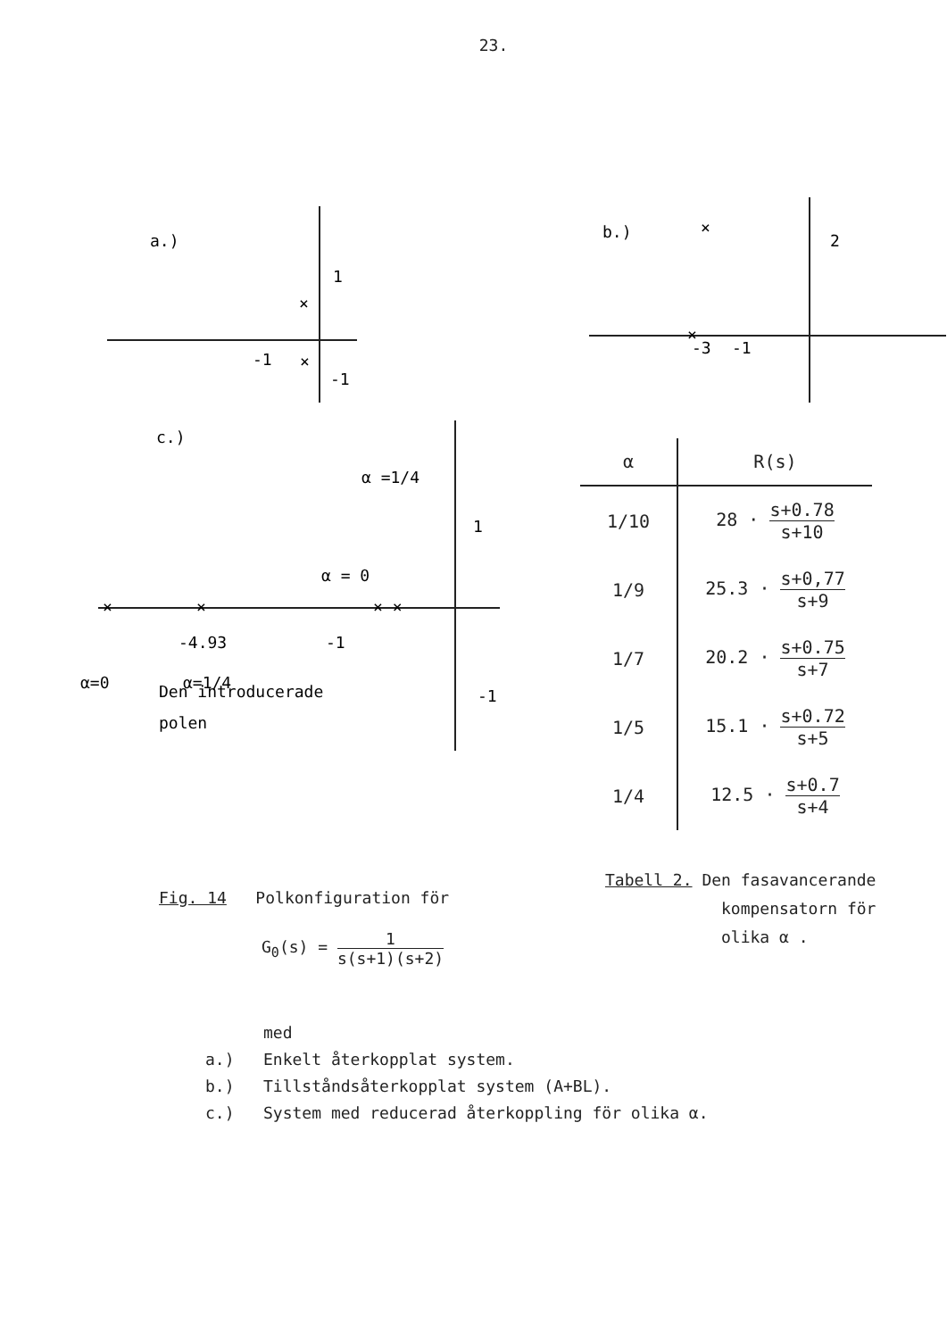23.
a.)
1
-1
-1
×
×
b.)
×
2
×
-3
-1
c.)
α =1/4
α = 0
1
-1
-1
-4.93
α=0
α=1/4
Den introducerade
polen
×
×
× ×
| α | R(s) |
| --- | --- |
| 1/10 | 28 · s+0.78 s+10 |
| 1/9 | 25.3 · s+0,77 s+9 |
| 1/7 | 20.2 · s+0.75 s+7 |
| 1/5 | 15.1 · s+0.72 s+5 |
| 1/4 | 12.5 · s+0.7 s+4 |
Fig. 14 Polkonfiguration för
G<sub>0</sub>(s) = 1 s(s+1)(s+2)
Tabell 2. Den fasavancerande
kompensatorn för
olika α .
med
a.) Enkelt återkopplat system.
b.) Tillståndsåterkopplat system (A+BL).
c.) System med reducerad återkoppling för olika α.